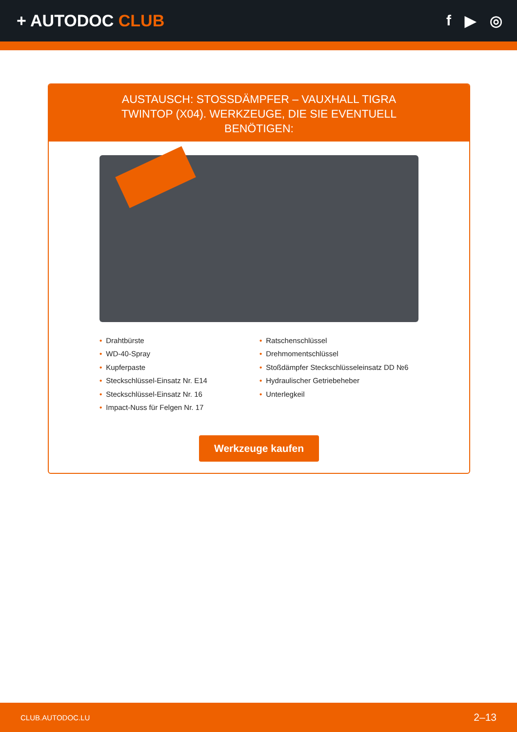+ AUTODOC CLUB f ▶ ◎
AUSTAUSCH: STOSSDÄMPFER – VAUXHALL TIGRA TWINTOP (X04). WERKZEUGE, DIE SIE EVENTUELL BENÖTIGEN:
• Drahtbürste
• WD-40-Spray
• Kupferpaste
• Steckschlüssel-Einsatz Nr. E14
• Steckschlüssel-Einsatz Nr. 16
• Impact-Nuss für Felgen Nr. 17
• Ratschenschlüssel
• Drehmomentschlüssel
• Stoßdämpfer Steckschlüsseleinsatz DD №6
• Hydraulischer Getriebeheber
• Unterlegkeil
Werkzeuge kaufen
CLUB.AUTODOC.LU 2–13